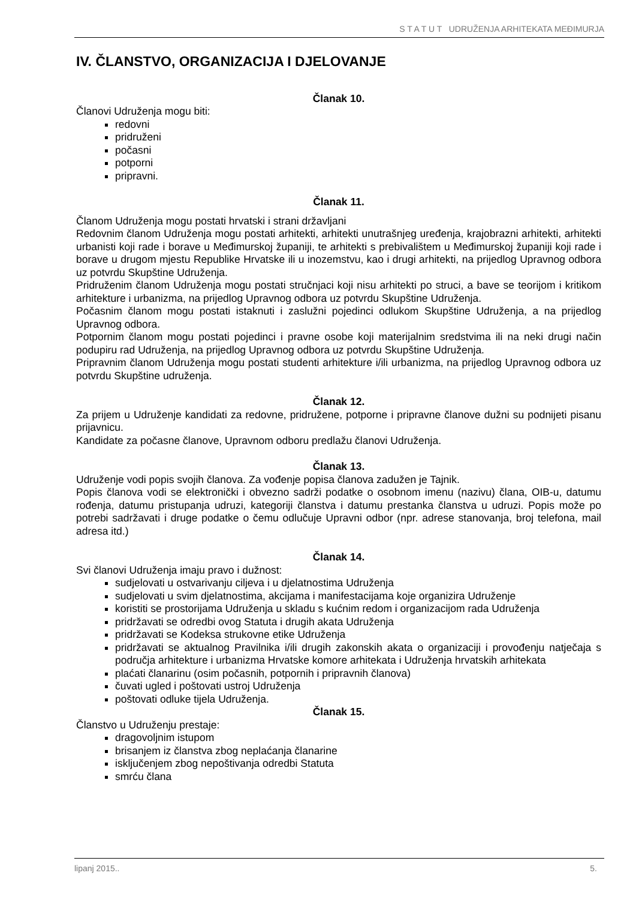S T A T U T UDRUŽENJA ARHITEKATA MEĐIMURJA
IV. ČLANSTVO, ORGANIZACIJA I DJELOVANJE
Članak 10.
Članovi Udruženja mogu biti:
redovni
pridruženi
počasni
potporni
pripravni.
Članak 11.
Članom Udruženja mogu postati hrvatski i strani državljani
Redovnim članom Udruženja mogu postati arhitekti, arhitekti unutrašnjeg uređenja, krajobrazni arhitekti, arhitekti urbanisti koji rade i borave u Međimurskoj županiji, te arhitekti s prebivalištem u Međimurskoj županiji koji rade i borave u drugom mjestu Republike Hrvatske ili u inozemstvu, kao i drugi arhitekti, na prijedlog Upravnog odbora uz potvrdu Skupštine Udruženja.
Pridruženim članom Udruženja mogu postati stručnjaci koji nisu arhitekti po struci, a bave se teorijom i kritikom arhitekture i urbanizma, na prijedlog Upravnog odbora uz potvrdu Skupštine Udruženja.
Počasnim članom mogu postati istaknuti i zaslužni pojedinci odlukom Skupštine Udruženja, a na prijedlog Upravnog odbora.
Potpornim članom mogu postati pojedinci i pravne osobe koji materijalnim sredstvima ili na neki drugi način podupiru rad Udruženja, na prijedlog Upravnog odbora uz potvrdu Skupštine Udruženja.
Pripravnim članom Udruženja mogu postati studenti arhitekture i/ili urbanizma, na prijedlog Upravnog odbora uz potvrdu Skupštine udruženja.
Članak 12.
Za prijem u Udruženje kandidati za redovne, pridružene, potporne i pripravne članove dužni su podnijeti pisanu prijavnicu.
Kandidate za počasne članove, Upravnom odboru predlažu članovi Udruženja.
Članak 13.
Udruženje vodi popis svojih članova. Za vođenje popisa članova zadužen je Tajnik.
Popis članova vodi se elektronički i obvezno sadrži podatke o osobnom imenu (nazivu) člana, OIB-u, datumu rođenja, datumu pristupanja udruzi, kategoriji članstva i datumu prestanka članstva u udruzi. Popis može po potrebi sadržavati i druge podatke o čemu odlučuje Upravni odbor (npr. adrese stanovanja, broj telefona, mail adresa itd.)
Članak 14.
Svi članovi Udruženja imaju pravo i dužnost:
sudjelovati u ostvarivanju ciljeva i u djelatnostima Udruženja
sudjelovati u svim djelatnostima, akcijama i manifestacijama koje organizira Udruženje
koristiti se prostorijama Udruženja u skladu s kućnim redom i organizacijom rada Udruženja
pridržavati se odredbi ovog Statuta i drugih akata Udruženja
pridržavati se Kodeksa strukovne etike Udruženja
pridržavati se aktualnog Pravilnika i/ili drugih zakonskih akata o organizaciji i provođenju natječaja s područja arhitekture i urbanizma Hrvatske komore arhitekata i Udruženja hrvatskih arhitekata
plaćati članarinu (osim počasnih, potpornih i pripravnih članova)
čuvati ugled i poštovati ustroj Udruženja
poštovati odluke tijela Udruženja.
Članak 15.
Članstvo u Udruženju prestaje:
dragovoljnim istupom
brisanjem iz članstva zbog neplaćanja članarine
isključenjem zbog nepoštivanja odredbi Statuta
smrću člana
lipanj 2015.. 5.